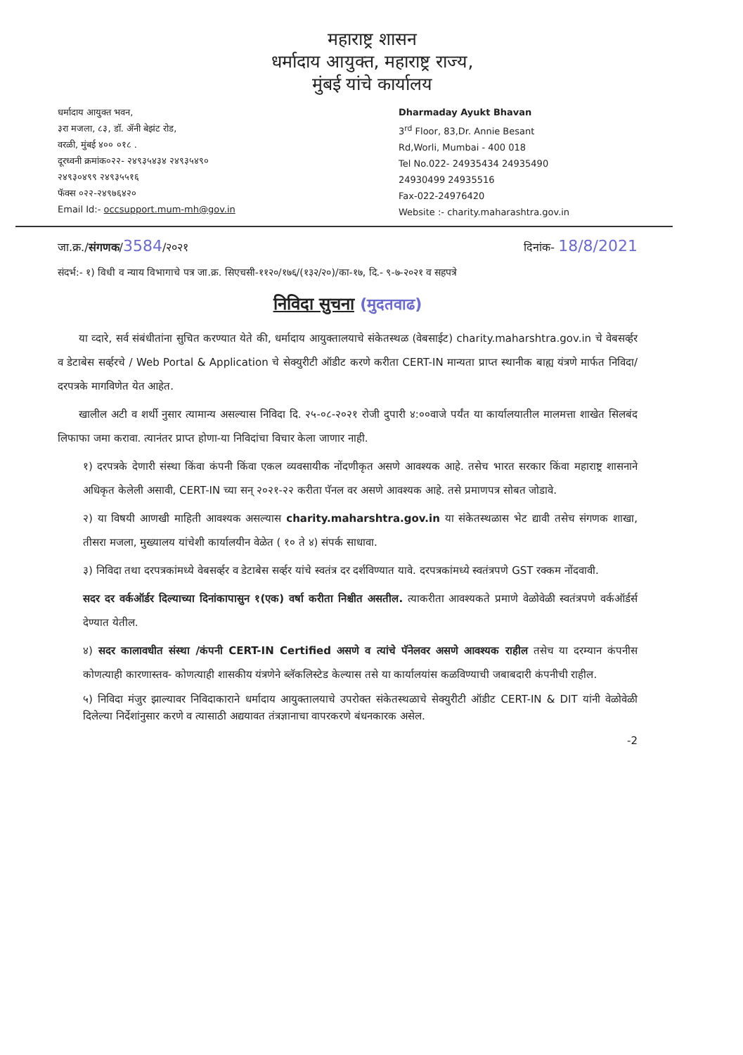महाराष्ट्र शासन
धर्मादाय आयुक्त, महाराष्ट्र राज्य,
मुंबई यांचे कार्यालय
धर्मादाय आयुक्त भवन,
३रा मजला, ८३, डॉ. ॲनी बेझंट रोड,
वरळी, मुंबई ४०० ०१८ .
दूरध्वनी क्रमांक०२२- २४९३५४३४ २४९३५४९०
२४९३०४९९ २४९३५५१६
फॅक्स ०२२-२४९७६४२०
Email Id:- occsupport.mum-mh@gov.in
Dharmaday Ayukt Bhavan
3<sup>rd</sup> Floor, 83,Dr. Annie Besant
Rd,Worli, Mumbai - 400 018
Tel No.022- 24935434 24935490
24930499 24935516
Fax-022-24976420
Website :- charity.maharashtra.gov.in
जा.क्र./संगणक/3584/२०२१ दिनांक- 18/8/2021
संदर्भ:- १) विधी व न्याय विभागाचे पत्र जा.क्र. सिएचसी-११२०/१७६/(१३२/२०)/का-१७, दि.- ९-७-२०२१ व सहपत्रे
निविदा सुचना (मुदतवाढ)
  या व्दारे, सर्व संबंधीतांना सुचित करण्यात येते की, धर्मादाय आयुक्तालयाचे संकेतस्थळ (वेबसाईट) charity.maharshtra.gov.in चे वेबसर्व्हर व डेटाबेस सर्व्हरचे / Web Portal & Application चे सेक्युरीटी ऑडीट करणे करीता CERT-IN मान्यता प्राप्त स्थानीक बाह्य यंत्रणे मार्फत निविदा/ दरपत्रके मागविणेत येत आहेत.
  खालील अटी व शर्थी नुसार त्यामान्य असल्यास निविदा दि. २५-०८-२०२१ रोजी दुपारी ४:००वाजे पर्यंत या कार्यालयातील मालमत्ता शाखेत सिलबंद लिफाफा जमा करावा. त्यानंतर प्राप्त होणा-या निविदांचा विचार केला जाणार नाही.
१) दरपत्रके देणारी संस्था किंवा कंपनी किंवा एकल व्यवसायीक नोंदणीकृत असणे आवश्यक आहे. तसेच भारत सरकार किंवा महाराष्ट्र शासनाने अधिकृत केलेली असावी, CERT-IN च्या सन् २०२१-२२ करीता पॅनल वर असणे आवश्यक आहे. तसे प्रमाणपत्र सोबत जोडावे.
२) या विषयी आणखी माहिती आवश्यक असल्यास charity.maharshtra.gov.in या संकेतस्थळास भेट द्यावी तसेच संगणक शाखा, तीसरा मजला, मुख्यालय यांचेशी कार्यालयीन वेळेत ( १० ते ४) संपर्क साधावा.
३) निविदा तथा दरपत्रकांमध्ये वेबसर्व्हर व डेटाबेस सर्व्हर यांचे स्वतंत्र दर दर्शविण्यात यावे. दरपत्रकांमध्ये स्वतंत्रपणे GST रक्कम नोंदवावी.
सदर दर वर्कऑर्डर दिल्याच्या दिनांकापासुन १(एक) वर्षा करीता निश्चीत असतील. त्याकरीता आवश्यकते प्रमाणे वेळोवेळी स्वतंत्रपणे वर्कऑर्डर्स देण्यात येतील.
४) सदर कालावधीत संस्था /कंपनी CERT-IN Certified असणे व त्यांचे पॅनेलवर असणे आवश्यक राहील तसेच या दरम्यान कंपनीस कोणत्याही कारणास्तव- कोणत्याही शासकीय यंत्रणेने ब्लॅकलिस्टेड केल्यास तसे या कार्यालयांस कळविण्याची जबाबदारी कंपनीची राहील.
५) निविदा मंजुर झाल्यावर निविदाकाराने धर्मादाय आयुक्तालयाचे उपरोक्त संकेतस्थळाचे सेक्युरीटी ऑडीट CERT-IN & DIT यांनी वेळोवेळी दिलेल्या निर्देशांनुसार करणे व त्यासाठी अद्ययावत तंत्रज्ञानाचा वापरकरणे बंधनकारक असेल.
-2